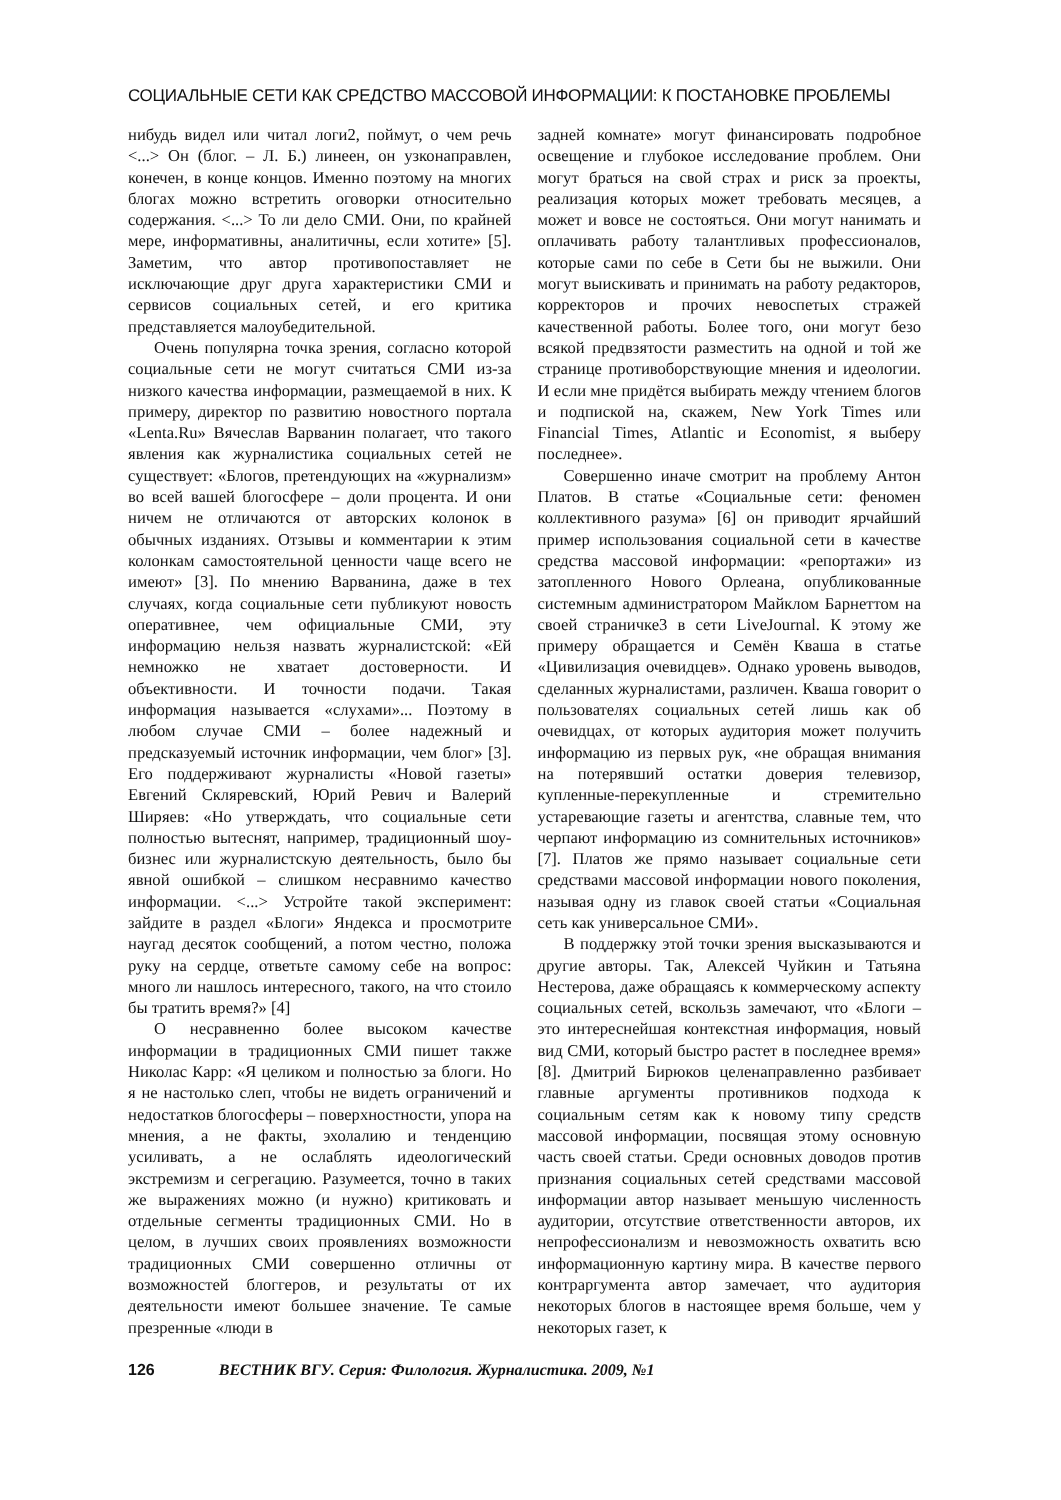СОЦИАЛЬНЫЕ СЕТИ КАК СРЕДСТВО МАССОВОЙ ИНФОРМАЦИИ: К ПОСТАНОВКЕ ПРОБЛЕМЫ
нибудь видел или читал логи2, поймут, о чем речь <...> Он (блог. – Л. Б.) линеен, он узконаправлен, конечен, в конце концов. Именно поэтому на многих блогах можно встретить оговорки относительно содержания. <...> То ли дело СМИ. Они, по крайней мере, информативны, аналитичны, если хотите» [5]. Заметим, что автор противопоставляет не исключающие друг друга характеристики СМИ и сервисов социальных сетей, и его критика представляется малоубедительной.
Очень популярна точка зрения, согласно которой социальные сети не могут считаться СМИ из-за низкого качества информации, размещаемой в них. К примеру, директор по развитию новостного портала «Lenta.Ru» Вячеслав Варванин полагает, что такого явления как журналистика социальных сетей не существует: «Блогов, претендующих на «журнализм» во всей вашей блогосфере – доли процента. И они ничем не отличаются от авторских колонок в обычных изданиях. Отзывы и комментарии к этим колонкам самостоятельной ценности чаще всего не имеют» [3]. По мнению Варванина, даже в тех случаях, когда социальные сети публикуют новость оперативнее, чем официальные СМИ, эту информацию нельзя назвать журналистской: «Ей немножко не хватает достоверности. И объективности. И точности подачи. Такая информация называется «слухами»... Поэтому в любом случае СМИ – более надежный и предсказуемый источник информации, чем блог» [3]. Его поддерживают журналисты «Новой газеты» Евгений Скляревский, Юрий Ревич и Валерий Ширяев: «Но утверждать, что социальные сети полностью вытеснят, например, традиционный шоу-бизнес или журналистскую деятельность, было бы явной ошибкой – слишком несравнимо качество информации. <...> Устройте такой эксперимент: зайдите в раздел «Блоги» Яндекса и просмотрите наугад десяток сообщений, а потом честно, положа руку на сердце, ответьте самому себе на вопрос: много ли нашлось интересного, такого, на что стоило бы тратить время?» [4]
О несравненно более высоком качестве информации в традиционных СМИ пишет также Николас Карр: «Я целиком и полностью за блоги. Но я не настолько слеп, чтобы не видеть ограничений и недостатков блогосферы – поверхностности, упора на мнения, а не факты, эхолалию и тенденцию усиливать, а не ослаблять идеологический экстремизм и сегрегацию. Разумеется, точно в таких же выражениях можно (и нужно) критиковать и отдельные сегменты традиционных СМИ. Но в целом, в лучших своих проявлениях возможности традиционных СМИ совершенно отличны от возможностей блоггеров, и результаты от их деятельности имеют большее значение. Те самые презренные «люди в
задней комнате» могут финансировать подробное освещение и глубокое исследование проблем. Они могут браться на свой страх и риск за проекты, реализация которых может требовать месяцев, а может и вовсе не состояться. Они могут нанимать и оплачивать работу талантливых профессионалов, которые сами по себе в Сети бы не выжили. Они могут выискивать и принимать на работу редакторов, корректоров и прочих невоспетых стражей качественной работы. Более того, они могут безо всякой предвзятости разместить на одной и той же странице противоборствующие мнения и идеологии. И если мне придётся выбирать между чтением блогов и подпиской на, скажем, New York Times или Financial Times, Atlantic и Economist, я выберу последнее».
Совершенно иначе смотрит на проблему Антон Платов. В статье «Социальные сети: феномен коллективного разума» [6] он приводит ярчайший пример использования социальной сети в качестве средства массовой информации: «репортажи» из затопленного Нового Орлеана, опубликованные системным администратором Майклом Барнеттом на своей страничке3 в сети LiveJournal. К этому же примеру обращается и Семён Кваша в статье «Цивилизация очевидцев». Однако уровень выводов, сделанных журналистами, различен. Кваша говорит о пользователях социальных сетей лишь как об очевидцах, от которых аудитория может получить информацию из первых рук, «не обращая внимания на потерявший остатки доверия телевизор, купленные-перекупленные и стремительно устаревающие газеты и агентства, славные тем, что черпают информацию из сомнительных источников» [7]. Платов же прямо называет социальные сети средствами массовой информации нового поколения, называя одну из главок своей статьи «Социальная сеть как универсальное СМИ».
В поддержку этой точки зрения высказываются и другие авторы. Так, Алексей Чуйкин и Татьяна Нестерова, даже обращаясь к коммерческому аспекту социальных сетей, вскользь замечают, что «Блоги – это интереснейшая контекстная информация, новый вид СМИ, который быстро растет в последнее время» [8]. Дмитрий Бирюков целенаправленно разбивает главные аргументы противников подхода к социальным сетям как к новому типу средств массовой информации, посвящая этому основную часть своей статьи. Среди основных доводов против признания социальных сетей средствами массовой информации автор называет меньшую численность аудитории, отсутствие ответственности авторов, их непрофессионализм и невозможность охватить всю информационную картину мира. В качестве первого контраргумента автор замечает, что аудитория некоторых блогов в настоящее время больше, чем у некоторых газет, к
126 ВЕСТНИК ВГУ. Серия: Филология. Журналистика. 2009, №1